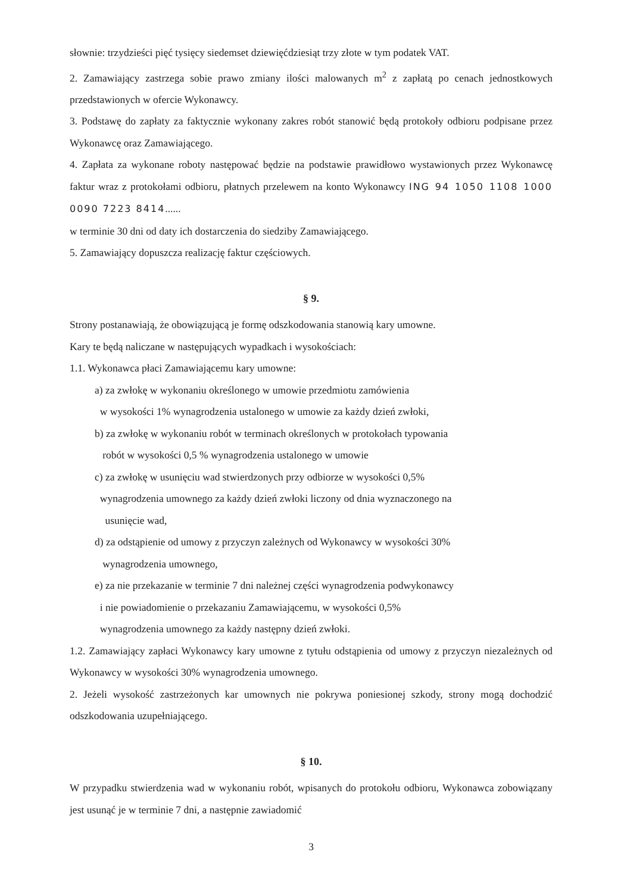słownie: trzydzieści pięć tysięcy siedemset dziewięćdziesiąt trzy złote w tym podatek VAT.
2. Zamawiający zastrzega sobie prawo zmiany ilości malowanych m<sup>2</sup> z zapłatą po cenach jednostkowych przedstawionych w ofercie Wykonawcy.
3. Podstawę do zapłaty za faktycznie wykonany zakres robót stanowić będą protokoły odbioru podpisane przez Wykonawcę oraz Zamawiającego.
4. Zapłata za wykonane roboty następować będzie na podstawie prawidłowo wystawionych przez Wykonawcę faktur wraz z protokołami odbioru, płatnych przelewem na konto Wykonawcy ING 94 1050 1108 1000 0090 7223 8414......
w terminie 30 dni od daty ich dostarczenia do siedziby Zamawiającego.
5. Zamawiający dopuszcza realizację faktur częściowych.
§ 9.
Strony postanawiają, że obowiązującą je formę odszkodowania stanowią kary umowne.
Kary te będą naliczane w następujących wypadkach i wysokościach:
1.1. Wykonawca płaci Zamawiającemu kary umowne:
a) za zwłokę w wykonaniu określonego w umowie przedmiotu zamówienia
w wysokości 1% wynagrodzenia ustalonego w umowie za każdy dzień zwłoki,
b) za zwłokę w wykonaniu robót w terminach określonych w protokołach typowania
robót w wysokości 0,5 % wynagrodzenia ustalonego w umowie
c) za zwłokę w usunięciu wad stwierdzonych przy odbiorze w wysokości 0,5%
wynagrodzenia umownego za każdy dzień zwłoki liczony od dnia wyznaczonego na
usunięcie wad,
d) za odstąpienie od umowy z przyczyn zależnych od Wykonawcy w wysokości 30%
wynagrodzenia umownego,
e) za nie przekazanie w terminie 7 dni należnej części wynagrodzenia podwykonawcy
i nie powiadomienie o przekazaniu Zamawiającemu, w wysokości 0,5%
wynagrodzenia umownego za każdy następny dzień zwłoki.
1.2. Zamawiający zapłaci Wykonawcy kary umowne z tytułu odstąpienia od umowy z przyczyn niezależnych od Wykonawcy w wysokości 30% wynagrodzenia umownego.
2. Jeżeli wysokość zastrzeżonych kar umownych nie pokrywa poniesionej szkody, strony mogą dochodzić odszkodowania uzupełniającego.
§ 10.
W przypadku stwierdzenia wad w wykonaniu robót, wpisanych do protokołu odbioru, Wykonawca zobowiązany jest usunąć je w terminie 7 dni, a następnie zawiadomić
3